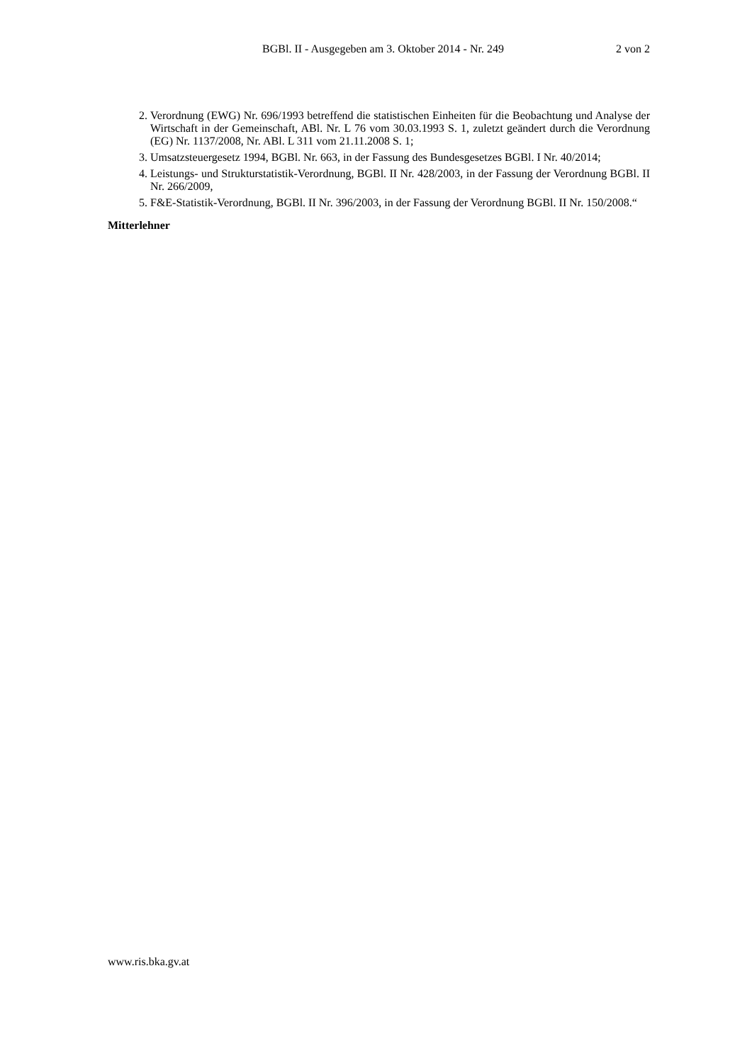BGBl. II - Ausgegeben am 3. Oktober 2014 - Nr. 249
2 von 2
2. Verordnung (EWG) Nr. 696/1993 betreffend die statistischen Einheiten für die Beobachtung und Analyse der Wirtschaft in der Gemeinschaft, ABl. Nr. L 76 vom 30.03.1993 S. 1, zuletzt geändert durch die Verordnung (EG) Nr. 1137/2008, Nr. ABl. L 311 vom 21.11.2008 S. 1;
3. Umsatzsteuergesetz 1994, BGBl. Nr. 663, in der Fassung des Bundesgesetzes BGBl. I Nr. 40/2014;
4. Leistungs- und Strukturstatistik-Verordnung, BGBl. II Nr. 428/2003, in der Fassung der Verordnung BGBl. II Nr. 266/2009,
5. F&E-Statistik-Verordnung, BGBl. II Nr. 396/2003, in der Fassung der Verordnung BGBl. II Nr. 150/2008.“
Mitterlehner
www.ris.bka.gv.at